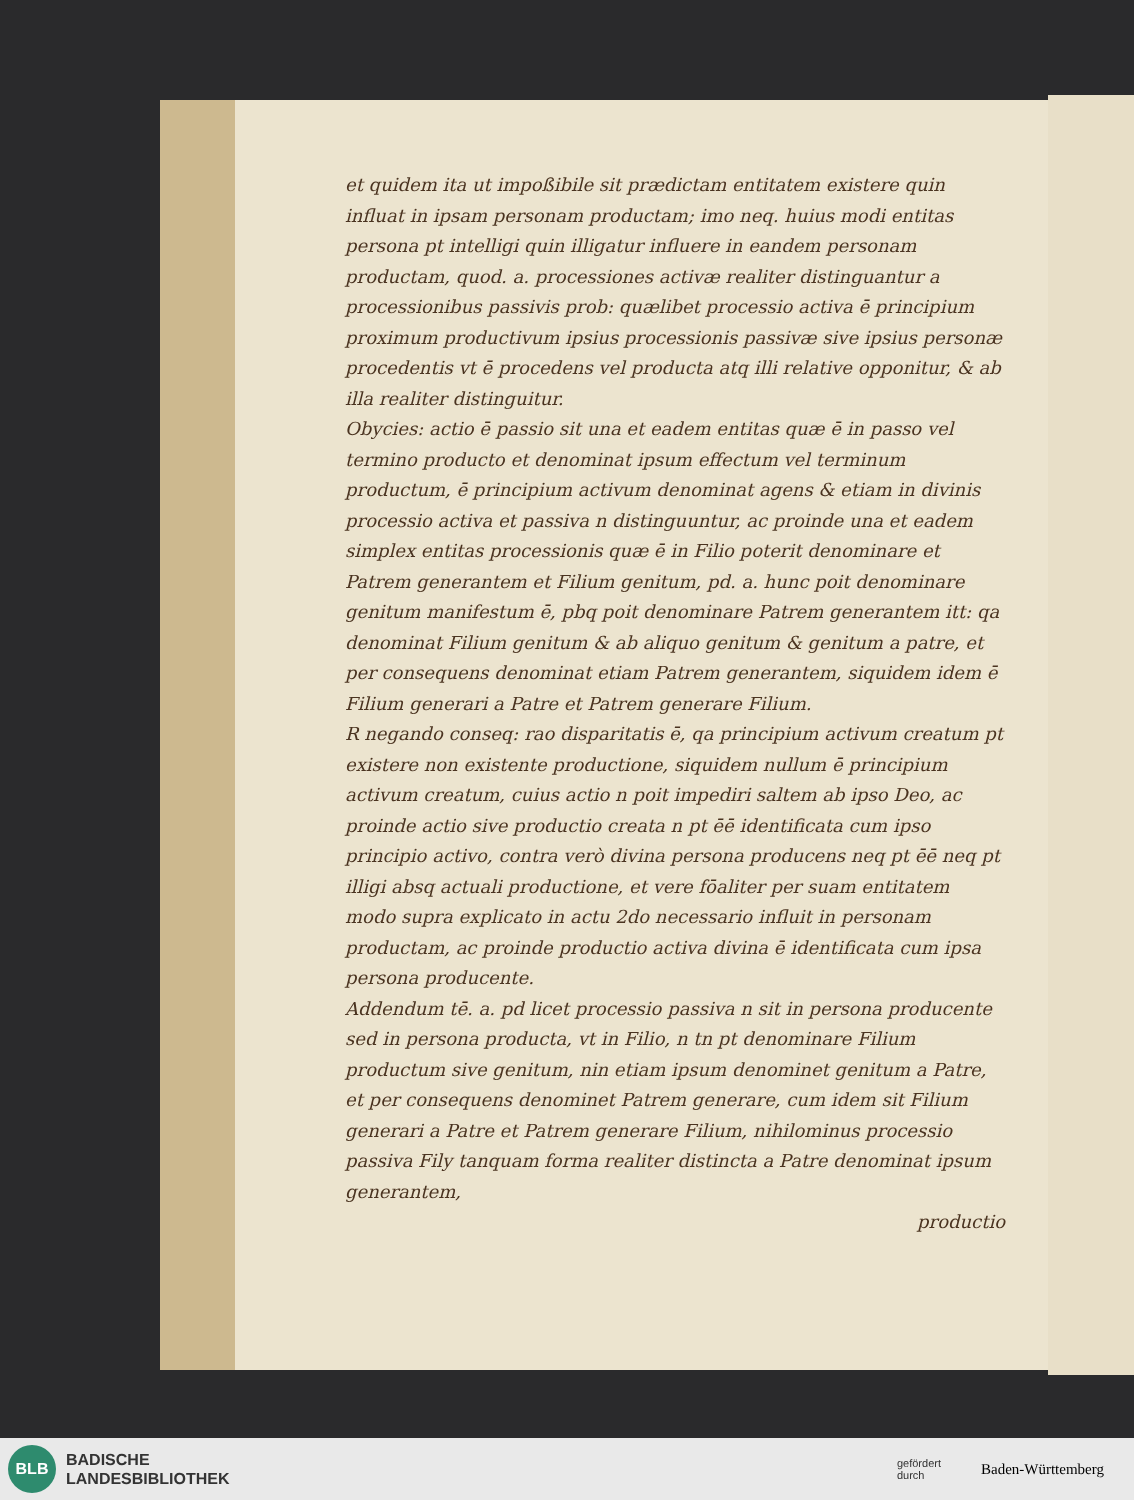et quidem ita ut impoßibile sit prædictam entitatem existere quin influat in ipsam personam productam; imo neq. huius modi entitas persona pt intelligi quin illigatur influere in eandem personam productam, quod. a. processiones activæ realiter distinguantur a processionibus passivis prob: quælibet processio activa ē principium proximum productivum ipsius processionis passivæ sive ipsius personæ procedentis vt ē procedens vel producta atq illi relative opponitur, & ab illa realiter distinguitur.
Obycies: actio ē passio sit una et eadem entitas quæ ē in passo vel termino producto et denominat ipsum effectum vel terminum productum, ē principium activum denominat agens & etiam in divinis processio activa et passiva n distinguuntur, ac proinde una et eadem simplex entitas processionis quæ ē in Filio poterit denominare et Patrem generantem et Filium genitum, pd. a. hunc poit denominare genitum manifestum ē, pbq poit denominare Patrem generantem itt: qa denominat Filium genitum & ab aliquo genitum & genitum a patre, et per consequens denominat etiam Patrem generantem, siquidem idem ē Filium generari a Patre et Patrem generare Filium.
R negando conseq: rao disparitatis ē, qa principium activum creatum pt existere non existente productione, siquidem nullum ē principium activum creatum, cuius actio n poit impediri saltem ab ipso Deo, ac proinde actio sive productio creata n pt ēē identificata cum ipso principio activo, contra verò divina persona producens neq pt ēē neq pt illigi absq actuali productione, et vere fōaliter per suam entitatem modo supra explicato in actu 2do necessario influit in personam productam, ac proinde productio activa divina ē identificata cum ipsa persona producente.
Addendum tē. a. pd licet processio passiva n sit in persona producente sed in persona producta, vt in Filio, n tn pt denominare Filium productum sive genitum, nin etiam ipsum denominet genitum a Patre, et per consequens denominet Patrem generare, cum idem sit Filium generari a Patre et Patrem generare Filium, nihilominus processio passiva Fily tanquam forma realiter distincta a Patre denominat ipsum generantem,
productio
BLB
BADISCHE
LANDESBIBLIOTHEK
gefördert
durch
Baden-Württemberg